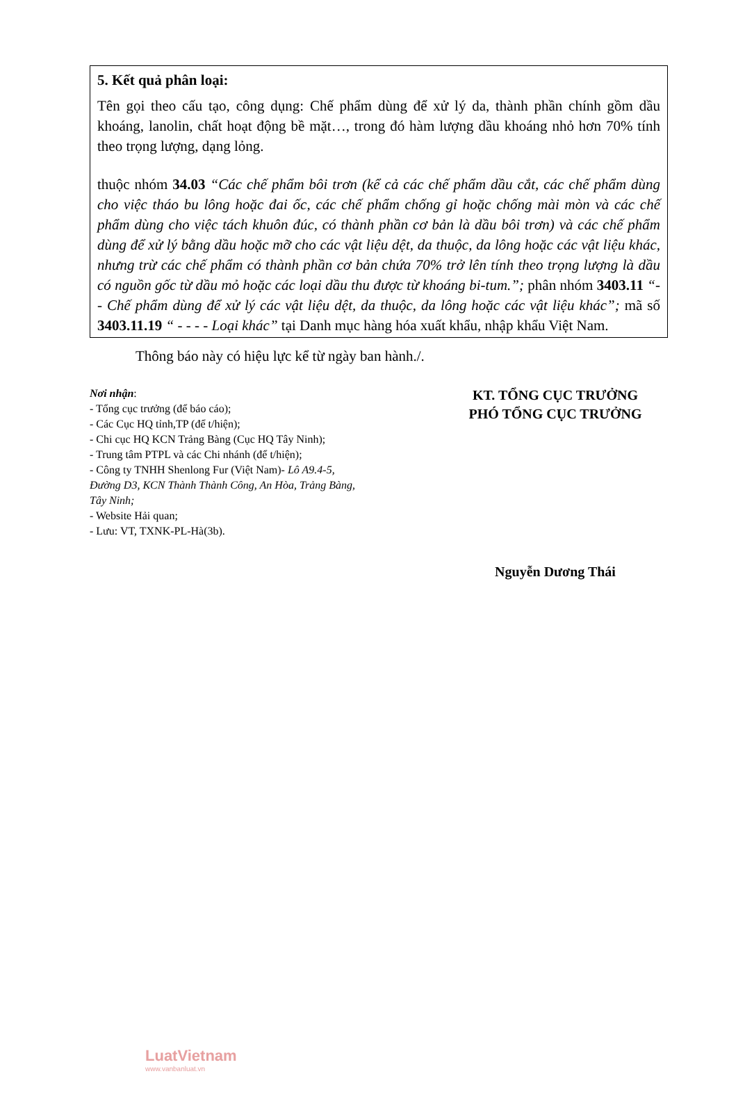5. Kết quả phân loại:
Tên gọi theo cấu tạo, công dụng: Chế phẩm dùng để xử lý da, thành phần chính gồm dầu khoáng, lanolin, chất hoạt động bề mặt…, trong đó hàm lượng dầu khoáng nhỏ hơn 70% tính theo trọng lượng, dạng lỏng.
thuộc nhóm 34.03 “Các chế phẩm bôi trơn (kể cả các chế phẩm dầu cắt, các chế phẩm dùng cho việc tháo bu lông hoặc đai ốc, các chế phẩm chống gỉ hoặc chống mài mòn và các chế phẩm dùng cho việc tách khuôn đúc, có thành phần cơ bản là dầu bôi trơn) và các chế phẩm dùng để xử lý bằng dầu hoặc mỡ cho các vật liệu dệt, da thuộc, da lông hoặc các vật liệu khác, nhưng trừ các chế phẩm có thành phần cơ bản chứa 70% trở lên tính theo trọng lượng là dầu có nguồn gốc từ dầu mỏ hoặc các loại dầu thu được từ khoáng bi-tum.”; phân nhóm 3403.11 “- - Chế phẩm dùng để xử lý các vật liệu dệt, da thuộc, da lông hoặc các vật liệu khác”; mã số 3403.11.19 “ - - - - Loại khác” tại Danh mục hàng hóa xuất khẩu, nhập khẩu Việt Nam.
Thông báo này có hiệu lực kể từ ngày ban hành./.
Nơi nhận:
- Tổng cục trưởng (để báo cáo);
- Các Cục HQ tỉnh,TP (để t/hiện);
- Chi cục HQ KCN Trảng Bàng (Cục HQ Tây Ninh);
- Trung tâm PTPL và các Chi nhánh (để t/hiện);
- Công ty TNHH Shenlong Fur (Việt Nam)- Lô A9.4-5, Đường D3, KCN Thành Thành Công, An Hòa, Trảng Bàng, Tây Ninh;
- Website Hải quan;
- Lưu: VT, TXNK-PL-Hà(3b).
KT. TỔNG CỤC TRƯỞNG
PHÓ TỔNG CỤC TRƯỞNG
Nguyễn Dương Thái
LuatVietnam
www.vanbanluat.vn